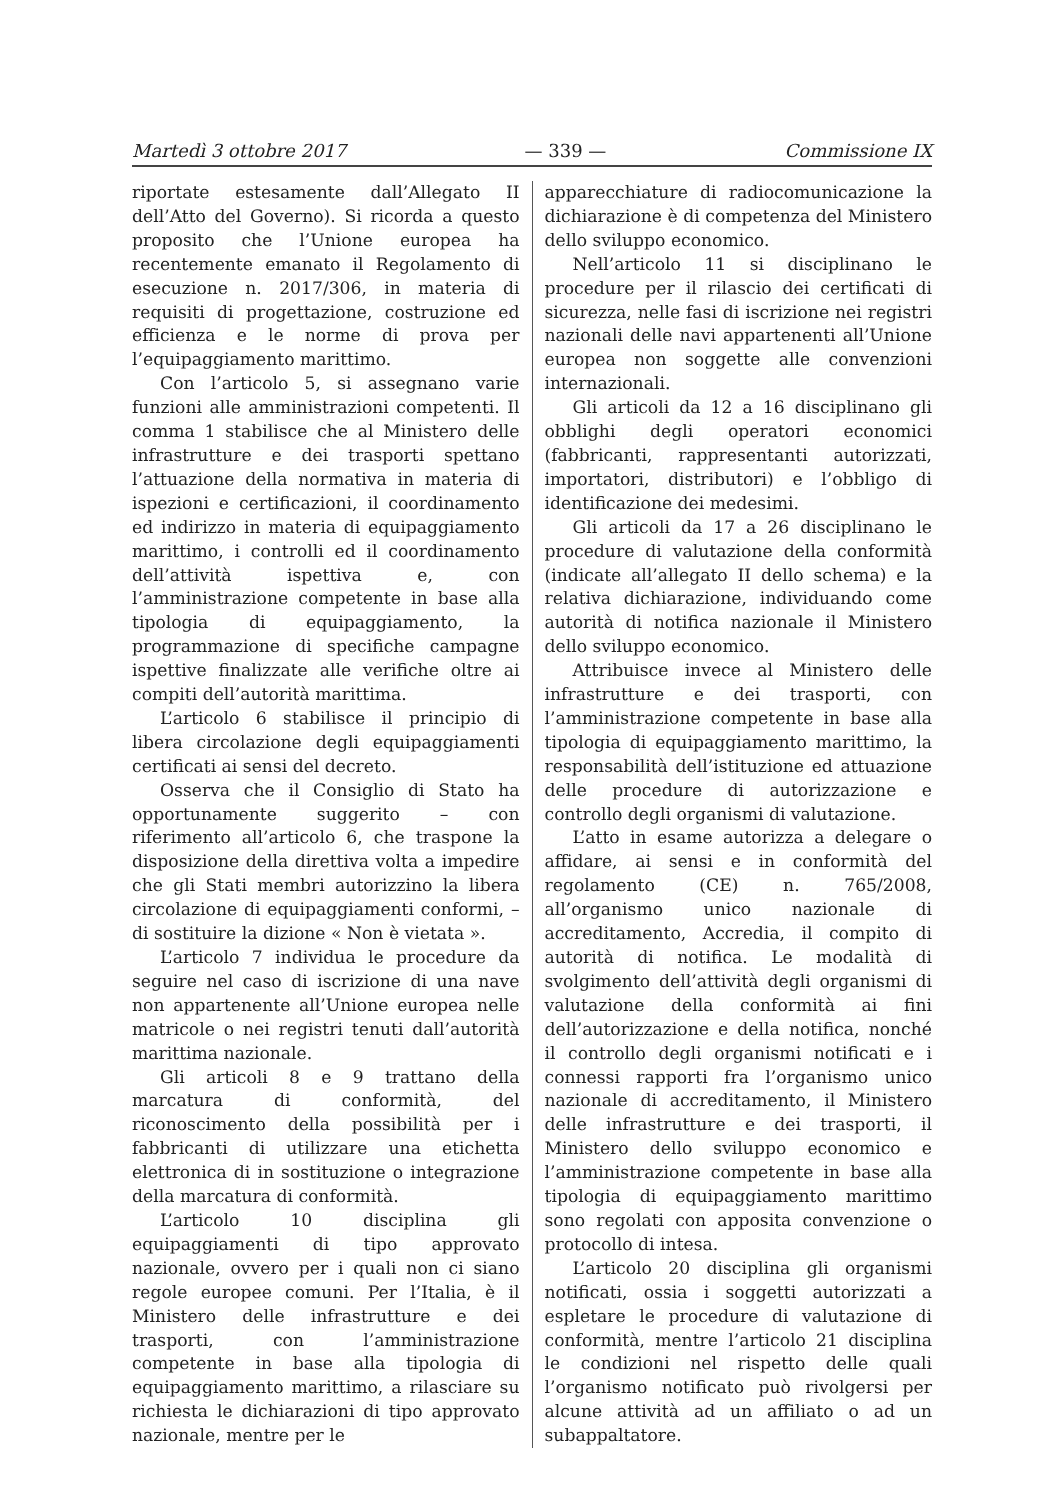Martedì 3 ottobre 2017 — 339 — Commissione IX
riportate estesamente dall’Allegato II dell’Atto del Governo). Si ricorda a questo proposito che l’Unione europea ha recentemente emanato il Regolamento di esecuzione n. 2017/306, in materia di requisiti di progettazione, costruzione ed efficienza e le norme di prova per l’equipaggiamento marittimo.
Con l’articolo 5, si assegnano varie funzioni alle amministrazioni competenti. Il comma 1 stabilisce che al Ministero delle infrastrutture e dei trasporti spettano l’attuazione della normativa in materia di ispezioni e certificazioni, il coordinamento ed indirizzo in materia di equipaggiamento marittimo, i controlli ed il coordinamento dell’attività ispettiva e, con l’amministrazione competente in base alla tipologia di equipaggiamento, la programmazione di specifiche campagne ispettive finalizzate alle verifiche oltre ai compiti dell’autorità marittima.
L’articolo 6 stabilisce il principio di libera circolazione degli equipaggiamenti certificati ai sensi del decreto.
Osserva che il Consiglio di Stato ha opportunamente suggerito – con riferimento all’articolo 6, che traspone la disposizione della direttiva volta a impedire che gli Stati membri autorizzino la libera circolazione di equipaggiamenti conformi, – di sostituire la dizione « Non è vietata ».
L’articolo 7 individua le procedure da seguire nel caso di iscrizione di una nave non appartenente all’Unione europea nelle matricole o nei registri tenuti dall’autorità marittima nazionale.
Gli articoli 8 e 9 trattano della marcatura di conformità, del riconoscimento della possibilità per i fabbricanti di utilizzare una etichetta elettronica di in sostituzione o integrazione della marcatura di conformità.
L’articolo 10 disciplina gli equipaggiamenti di tipo approvato nazionale, ovvero per i quali non ci siano regole europee comuni. Per l’Italia, è il Ministero delle infrastrutture e dei trasporti, con l’amministrazione competente in base alla tipologia di equipaggiamento marittimo, a rilasciare su richiesta le dichiarazioni di tipo approvato nazionale, mentre per le
apparecchiature di radiocomunicazione la dichiarazione è di competenza del Ministero dello sviluppo economico.
Nell’articolo 11 si disciplinano le procedure per il rilascio dei certificati di sicurezza, nelle fasi di iscrizione nei registri nazionali delle navi appartenenti all’Unione europea non soggette alle convenzioni internazionali.
Gli articoli da 12 a 16 disciplinano gli obblighi degli operatori economici (fabbricanti, rappresentanti autorizzati, importatori, distributori) e l’obbligo di identificazione dei medesimi.
Gli articoli da 17 a 26 disciplinano le procedure di valutazione della conformità (indicate all’allegato II dello schema) e la relativa dichiarazione, individuando come autorità di notifica nazionale il Ministero dello sviluppo economico.
Attribuisce invece al Ministero delle infrastrutture e dei trasporti, con l’amministrazione competente in base alla tipologia di equipaggiamento marittimo, la responsabilità dell’istituzione ed attuazione delle procedure di autorizzazione e controllo degli organismi di valutazione.
L’atto in esame autorizza a delegare o affidare, ai sensi e in conformità del regolamento (CE) n. 765/2008, all’organismo unico nazionale di accreditamento, Accredia, il compito di autorità di notifica. Le modalità di svolgimento dell’attività degli organismi di valutazione della conformità ai fini dell’autorizzazione e della notifica, nonché il controllo degli organismi notificati e i connessi rapporti fra l’organismo unico nazionale di accreditamento, il Ministero delle infrastrutture e dei trasporti, il Ministero dello sviluppo economico e l’amministrazione competente in base alla tipologia di equipaggiamento marittimo sono regolati con apposita convenzione o protocollo di intesa.
L’articolo 20 disciplina gli organismi notificati, ossia i soggetti autorizzati a espletare le procedure di valutazione di conformità, mentre l’articolo 21 disciplina le condizioni nel rispetto delle quali l’organismo notificato può rivolgersi per alcune attività ad un affiliato o ad un subappaltatore.